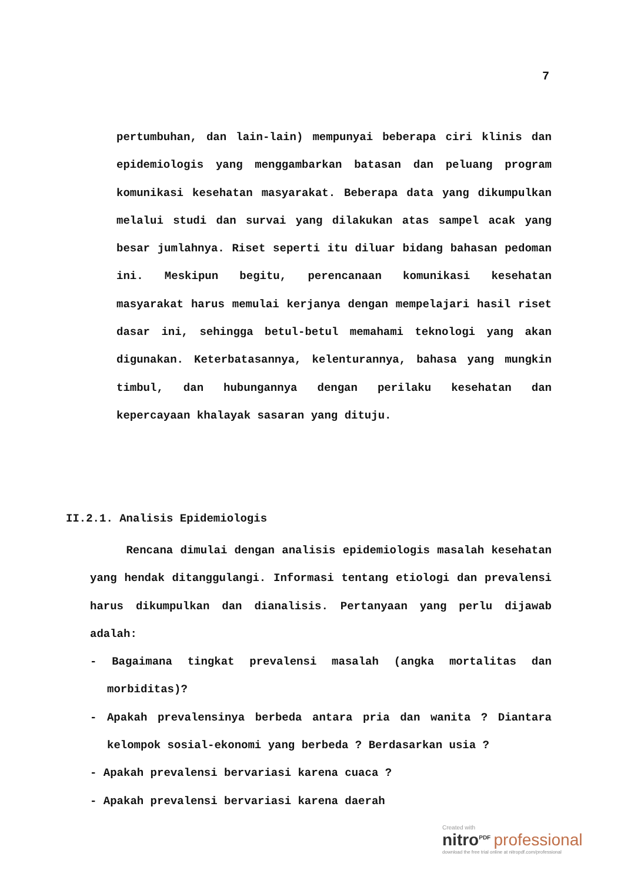7
pertumbuhan, dan lain-lain) mempunyai beberapa ciri klinis dan epidemiologis yang menggambarkan batasan dan peluang program komunikasi kesehatan masyarakat. Beberapa data yang dikumpulkan melalui studi dan survai yang dilakukan atas sampel acak yang besar jumlahnya. Riset seperti itu diluar bidang bahasan pedoman ini. Meskipun begitu, perencanaan komunikasi kesehatan masyarakat harus memulai kerjanya dengan mempelajari hasil riset dasar ini, sehingga betul-betul memahami teknologi yang akan digunakan. Keterbatasannya, kelenturannya, bahasa yang mungkin timbul, dan hubungannya dengan perilaku kesehatan dan kepercayaan khalayak sasaran yang dituju.
II.2.1. Analisis Epidemiologis
Rencana dimulai dengan analisis epidemiologis masalah kesehatan yang hendak ditanggulangi. Informasi tentang etiologi dan prevalensi harus dikumpulkan dan dianalisis. Pertanyaan yang perlu dijawab adalah:
- Bagaimana tingkat prevalensi masalah (angka mortalitas dan morbiditas)?
- Apakah prevalensinya berbeda antara pria dan wanita ? Diantara kelompok sosial-ekonomi yang berbeda ? Berdasarkan usia ?
- Apakah prevalensi bervariasi karena cuaca ?
- Apakah prevalensi bervariasi karena daerah
Created with
nitro<sup>PDF</sup> professional
download the free trial online at nitropdf.com/professional